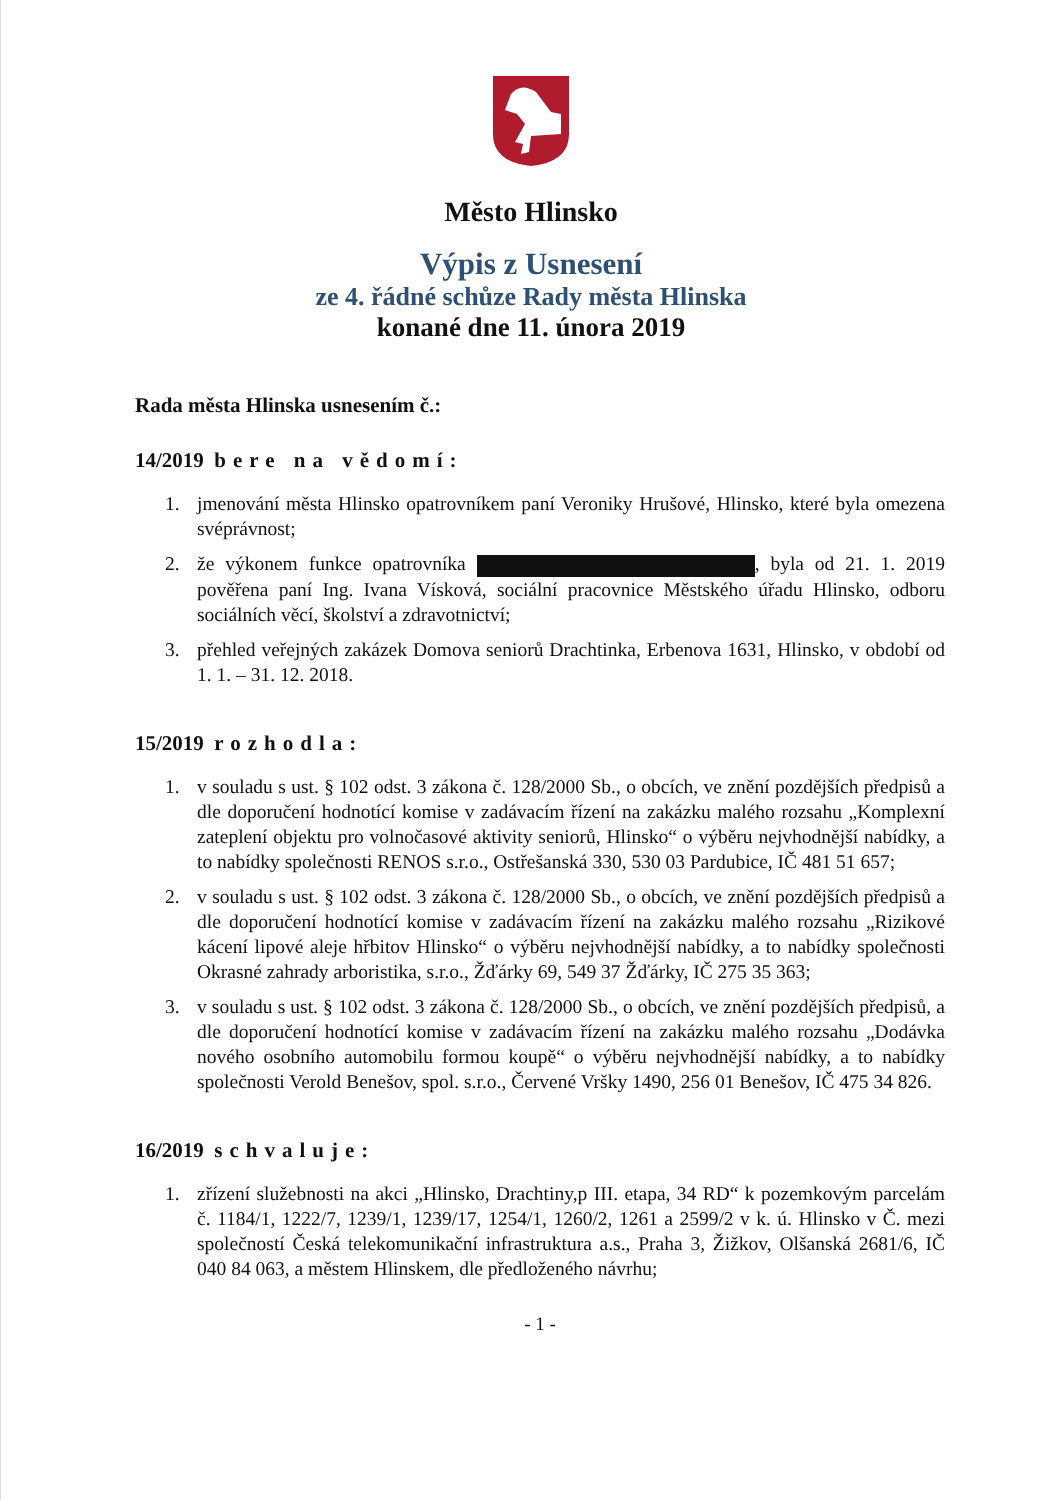Město Hlinsko
Výpis z Usnesení
ze 4. řádné schůze Rady města Hlinska
konané dne 11. února 2019
Rada města Hlinska usnesením č.:
14/2019 bere na vědomí:
1. jmenování města Hlinsko opatrovníkem paní Veroniky Hrušové, Hlinsko, které byla omezena svéprávnost;
2. že výkonem funkce opatrovníka , byla od 21. 1. 2019 pověřena paní Ing. Ivana Vísková, sociální pracovnice Městského úřadu Hlinsko, odboru sociálních věcí, školství a zdravotnictví;
3. přehled veřejných zakázek Domova seniorů Drachtinka, Erbenova 1631, Hlinsko, v období od 1. 1. – 31. 12. 2018.
15/2019 rozhodla:
1. v souladu s ust. § 102 odst. 3 zákona č. 128/2000 Sb., o obcích, ve znění pozdějších předpisů a dle doporučení hodnotící komise v zadávacím řízení na zakázku malého rozsahu „Komplexní zateplení objektu pro volnočasové aktivity seniorů, Hlinsko“ o výběru nejvhodnější nabídky, a to nabídky společnosti RENOS s.r.o., Ostřešanská 330, 530 03 Pardubice, IČ 481 51 657;
2. v souladu s ust. § 102 odst. 3 zákona č. 128/2000 Sb., o obcích, ve znění pozdějších předpisů a dle doporučení hodnotící komise v zadávacím řízení na zakázku malého rozsahu „Rizikové kácení lipové aleje hřbitov Hlinsko“ o výběru nejvhodnější nabídky, a to nabídky společnosti Okrasné zahrady arboristika, s.r.o., Žďárky 69, 549 37 Žďárky, IČ 275 35 363;
3. v souladu s ust. § 102 odst. 3 zákona č. 128/2000 Sb., o obcích, ve znění pozdějších předpisů, a dle doporučení hodnotící komise v zadávacím řízení na zakázku malého rozsahu „Dodávka nového osobního automobilu formou koupě“ o výběru nejvhodnější nabídky, a to nabídky společnosti Verold Benešov, spol. s.r.o., Červené Vršky 1490, 256 01 Benešov, IČ 475 34 826.
16/2019 schvaluje:
1. zřízení služebnosti na akci „Hlinsko, Drachtiny,p III. etapa, 34 RD“ k pozemkovým parcelám č. 1184/1, 1222/7, 1239/1, 1239/17, 1254/1, 1260/2, 1261 a 2599/2 v k. ú. Hlinsko v Č. mezi společností Česká telekomunikační infrastruktura a.s., Praha 3, Žižkov, Olšanská 2681/6, IČ 040 84 063, a městem Hlinskem, dle předloženého návrhu;
- 1 -